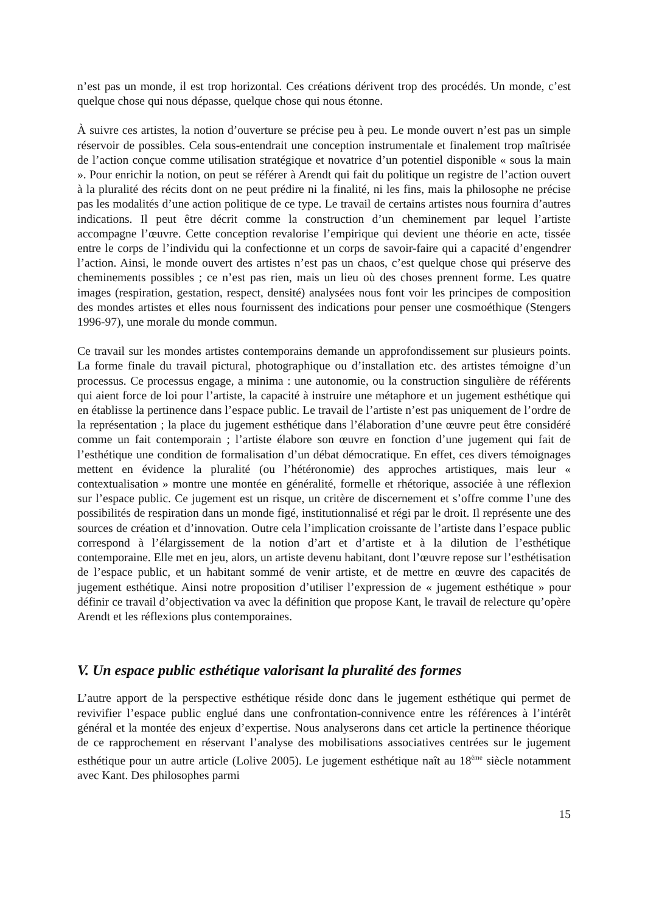n’est pas un monde, il est trop horizontal. Ces créations dérivent trop des procédés. Un monde, c’est quelque chose qui nous dépasse, quelque chose qui nous étonne.
À suivre ces artistes, la notion d’ouverture se précise peu à peu. Le monde ouvert n’est pas un simple réservoir de possibles. Cela sous-entendrait une conception instrumentale et finalement trop maîtrisée de l’action conçue comme utilisation stratégique et novatrice d’un potentiel disponible « sous la main ». Pour enrichir la notion, on peut se référer à Arendt qui fait du politique un registre de l’action ouvert à la pluralité des récits dont on ne peut prédire ni la finalité, ni les fins, mais la philosophe ne précise pas les modalités d’une action politique de ce type. Le travail de certains artistes nous fournira d’autres indications. Il peut être décrit comme la construction d’un cheminement par lequel l’artiste accompagne l’œuvre. Cette conception revalorise l’empirique qui devient une théorie en acte, tissée entre le corps de l’individu qui la confectionne et un corps de savoir-faire qui a capacité d’engendrer l’action. Ainsi, le monde ouvert des artistes n’est pas un chaos, c’est quelque chose qui préserve des cheminements possibles ; ce n’est pas rien, mais un lieu où des choses prennent forme. Les quatre images (respiration, gestation, respect, densité) analysées nous font voir les principes de composition des mondes artistes et elles nous fournissent des indications pour penser une cosmoéthique (Stengers 1996-97), une morale du monde commun.
Ce travail sur les mondes artistes contemporains demande un approfondissement sur plusieurs points. La forme finale du travail pictural, photographique ou d’installation etc. des artistes témoigne d’un processus. Ce processus engage, a minima : une autonomie, ou la construction singulière de référents qui aient force de loi pour l’artiste, la capacité à instruire une métaphore et un jugement esthétique qui en établisse la pertinence dans l’espace public. Le travail de l’artiste n’est pas uniquement de l’ordre de la représentation ; la place du jugement esthétique dans l’élaboration d’une œuvre peut être considéré comme un fait contemporain ; l’artiste élabore son œuvre en fonction d’une jugement qui fait de l’esthétique une condition de formalisation d’un débat démocratique. En effet, ces divers témoignages mettent en évidence la pluralité (ou l’hétéronomie) des approches artistiques, mais leur « contextualisation » montre une montée en généralité, formelle et rhétorique, associée à une réflexion sur l’espace public. Ce jugement est un risque, un critère de discernement et s’offre comme l’une des possibilités de respiration dans un monde figé, institutionnalisé et régi par le droit. Il représente une des sources de création et d’innovation. Outre cela l’implication croissante de l’artiste dans l’espace public correspond à l’élargissement de la notion d’art et d’artiste et à la dilution de l’esthétique contemporaine. Elle met en jeu, alors, un artiste devenu habitant, dont l’œuvre repose sur l’esthétisation de l’espace public, et un habitant sommé de venir artiste, et de mettre en œuvre des capacités de jugement esthétique. Ainsi notre proposition d’utiliser l’expression de « jugement esthétique » pour définir ce travail d’objectivation va avec la définition que propose Kant, le travail de relecture qu’opère Arendt et les réflexions plus contemporaines.
V. Un espace public esthétique valorisant la pluralité des formes
L’autre apport de la perspective esthétique réside donc dans le jugement esthétique qui permet de revivifier l’espace public englué dans une confrontation-connivence entre les références à l’intérêt général et la montée des enjeux d’expertise. Nous analyserons dans cet article la pertinence théorique de ce rapprochement en réservant l’analyse des mobilisations associatives centrées sur le jugement esthétique pour un autre article (Lolive 2005). Le jugement esthétique naît au 18<sup>ème</sup> siècle notamment avec Kant. Des philosophes parmi
15